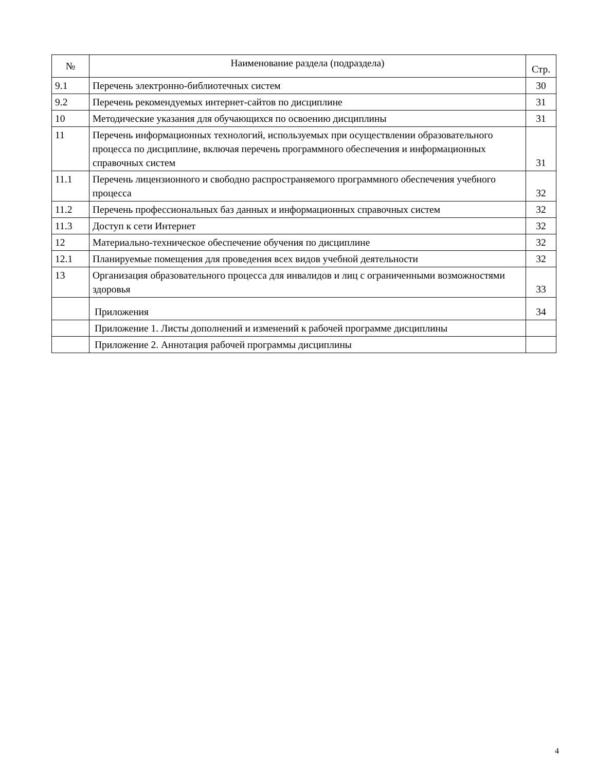| № | Наименование раздела (подраздела) | Стр. |
| --- | --- | --- |
| 9.1 | Перечень электронно-библиотечных систем | 30 |
| 9.2 | Перечень рекомендуемых интернет-сайтов по дисциплине | 31 |
| 10 | Методические указания для обучающихся по освоению дисциплины | 31 |
| 11 | Перечень информационных технологий, используемых при осуществлении образовательного процесса по дисциплине, включая перечень программного обеспечения и информационных справочных систем | 31 |
| 11.1 | Перечень лицензионного и свободно распространяемого программного обеспечения учебного процесса | 32 |
| 11.2 | Перечень профессиональных баз данных и информационных справочных систем | 32 |
| 11.3 | Доступ к сети Интернет | 32 |
| 12 | Материально-техническое обеспечение обучения по дисциплине | 32 |
| 12.1 | Планируемые помещения для проведения всех видов учебной деятельности | 32 |
| 13 | Организация образовательного процесса для инвалидов и лиц с ограниченными возможностями здоровья | 33 |
| | Приложения | 34 |
| | Приложение 1. Листы дополнений и изменений к рабочей программе дисциплины | |
| | Приложение 2. Аннотация рабочей программы дисциплины | |
4